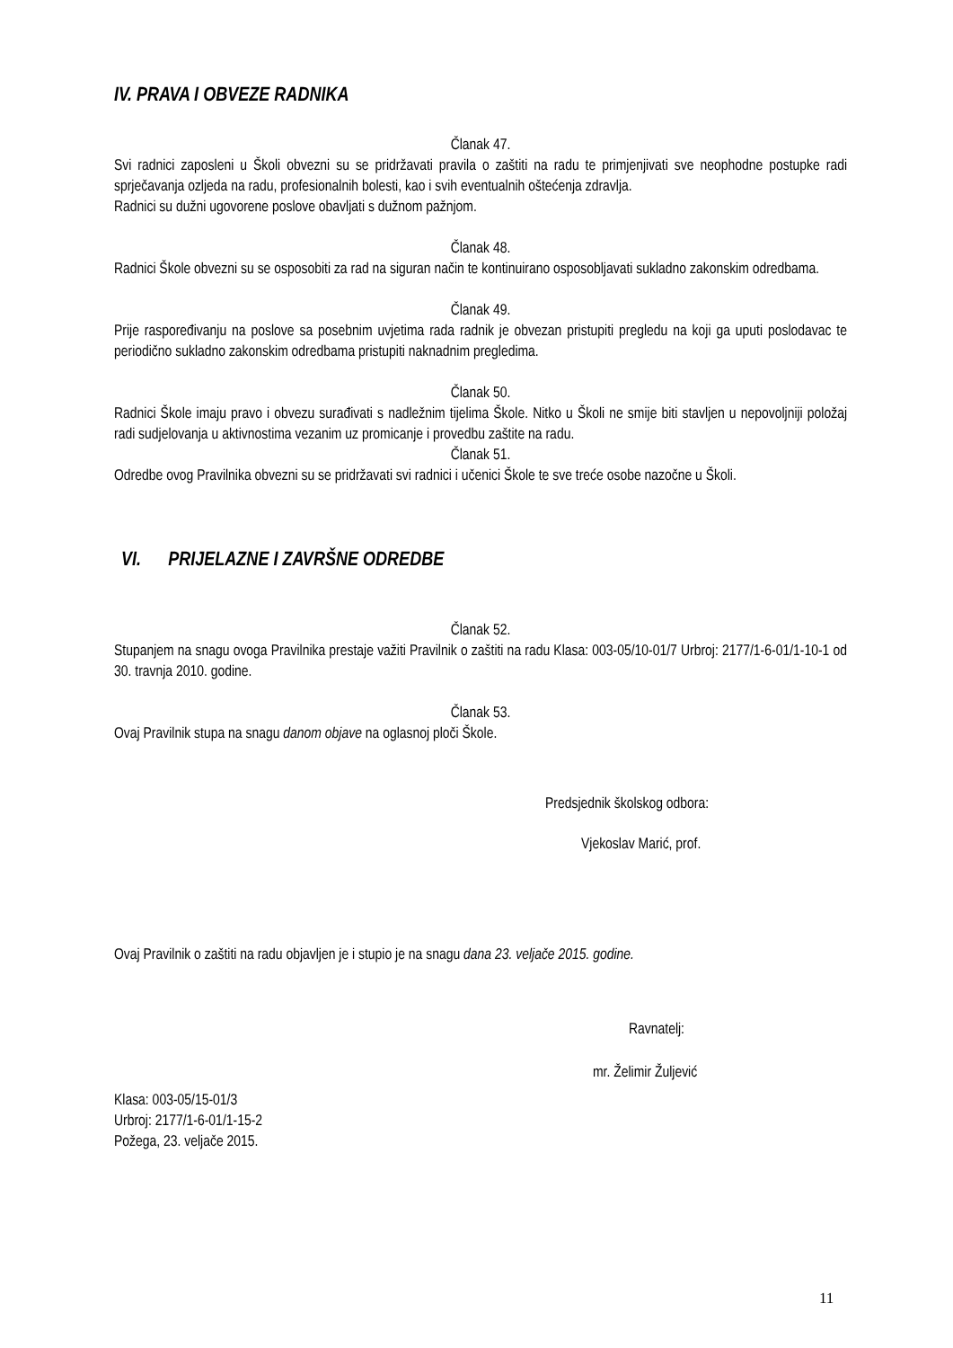IV. PRAVA I OBVEZE RADNIKA
Članak 47.
Svi radnici zaposleni u Školi obvezni su se pridržavati pravila o zaštiti na radu te primjenjivati sve neophodne postupke radi sprječavanja ozljeda na radu, profesionalnih bolesti, kao i svih eventualnih oštećenja zdravlja.
Radnici su dužni ugovorene poslove obavljati s dužnom pažnjom.
Članak 48.
Radnici Škole obvezni su se osposobiti za rad na siguran način te kontinuirano osposobljavati sukladno zakonskim odredbama.
Članak 49.
Prije raspoređivanju na poslove sa posebnim uvjetima rada radnik je obvezan pristupiti pregledu na koji ga uputi poslodavac te periodično sukladno zakonskim odredbama pristupiti naknadnim pregledima.
Članak 50.
Radnici Škole imaju pravo i obvezu surađivati s nadležnim tijelima Škole. Nitko u Školi ne smije biti stavljen u nepovoljniji položaj radi sudjelovanja u aktivnostima vezanim uz promicanje i provedbu zaštite na radu.
Članak 51.
Odredbe ovog Pravilnika obvezni su se pridržavati svi radnici i učenici Škole te sve treće osobe nazočne u Školi.
VI. PRIJELAZNE I ZAVRŠNE ODREDBE
Članak 52.
Stupanjem na snagu ovoga Pravilnika prestaje važiti Pravilnik o zaštiti na radu Klasa: 003-05/10-01/7 Urbroj: 2177/1-6-01/1-10-1 od 30. travnja 2010. godine.
Članak 53.
Ovaj Pravilnik stupa na snagu danom objave na oglasnoj ploči Škole.
Predsjednik školskog odbora:
Vjekoslav Marić, prof.
Ovaj Pravilnik o zaštiti na radu objavljen je i stupio je na snagu dana 23. veljače 2015. godine.
Ravnatelj:
mr. Želimir Žuljević
Klasa: 003-05/15-01/3
Urbroj: 2177/1-6-01/1-15-2
Požega, 23. veljače 2015.
11